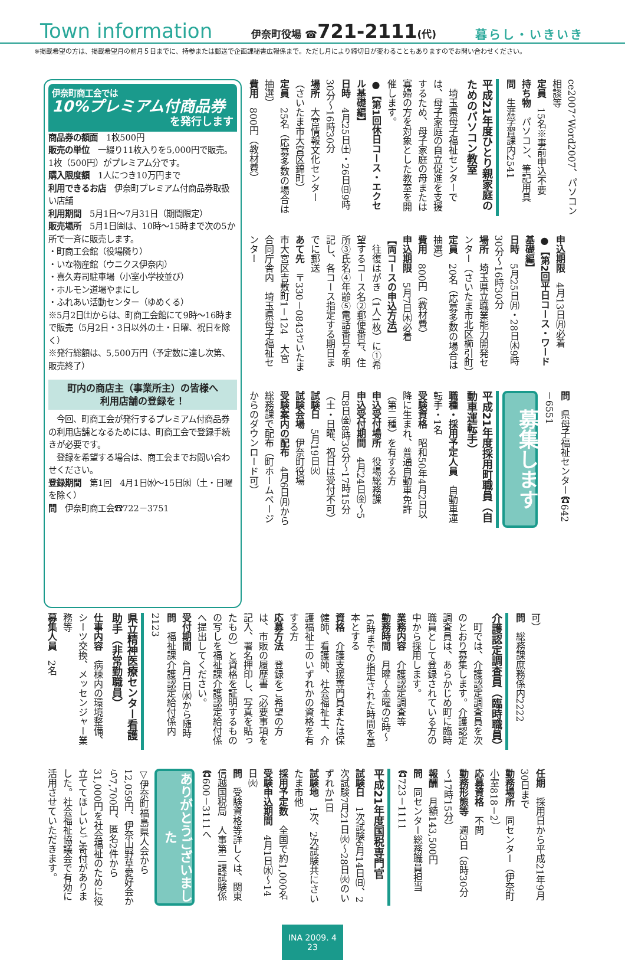Town information 伊奈町役場 ☎721-2111(代) 暮らし・いきいき
※掲載希望の方は、掲載希望月の前月５日までに、持参または郵送で企画課秘書広報係まで。ただし月により締切日が変わることもありますのでお問い合わせください。
ce2007、Word2007、パソコン相談等
定員　15名※事前申込不要
持ち物　パソコン、筆記用具
問　生涯学習課内2541
平成21年度ひとり親家庭のためのパソコン教室
　埼玉県母子福祉センターでは、母子家庭の自立促進を支援するため、母子家庭の母または寡婦の方を対象とした教室を開催します。
●【第1回休日コース・エクセル基礎編】
日時　4月25日㈯・26日㈰9時30分～16時30分
場所　大宮情報文化センター（さいたま市大宮区錦町）
定員　25名（応募多数の場合は抽選）
費用　800円（教材費）
申込期限　4月13日㈪必着
●【第2回平日コース・ワード基礎編】
日時　5月25日㈪・28日㈭9時30分～16時30分
場所　埼玉県立職業能力開発センター（さいたま市北区櫛引町）
定員　20名（応募多数の場合は抽選）
費用　800円（教材費）
申込期限　5月7日㈭必着
【両コースの申込方法】
　往復はがき（1人1枚）に①希望するコース名②郵便番号、住所③氏名④年齢⑤電話番号を明記し、各コース指定する期日までに郵送
あて先　〒330－0843さいたま市大宮区吉敷町1－124　大宮合同庁舎内　埼玉県母子福祉センター
問　県母子福祉センター☎642－6551
募集します
平成21年度採用町職員（自動車運転手）
職種・採用予定人員　自動車運転手・1名
受験資格　昭和50年4月2日以降に生まれ、普通自動車免許（第二種）を有する方
申込受付場所　役場総務課
申込受付期間　4月24日㈮～5月8日㈮8時30分～17時15分（土・日曜、祝日は受付不可）
試験日　5月19日㈫
試験会場　伊奈町役場
受験案内の配布　4月6日㈪から総務課で配布（町ホームページからのダウンロード可）
伊奈町商工会では
10%プレミアム付商品券
を発行します
商品券の額面　1枚500円
販売の単位　一綴り11枚入りを5,000円で販売。1枚（500円）がプレミアム分です。
購入限度額　1人につき10万円まで
利用できるお店　伊奈町プレミアム付商品券取扱い店舗
利用期間　5月1日～7月31日（期間限定）
販売場所　5月1日㈮は、10時～15時まで次の5か所で一斉に販売します。
・町商工会館（役場隣り）
・いな物産館（ウニクス伊奈内）
・喜久寿司駐車場（小室小学校並び）
・ホルモン道場やまにし
・ふれあい活動センター（ゆめくる）
※5月2日㈯からは、町商工会館にて9時～16時まで販売（5月2日・3日以外の土・日曜、祝日を除く）
※発行総額は、5,500万円（予定数に達し次第、販売終了）
町内の商店主（事業所主）の皆様へ
利用店舗の登録を！
　今回、町商工会が発行するプレミアム付商品券の利用店舗となるためには、町商工会で登録手続きが必要です。
　登録を希望する場合は、商工会までお問い合わせください。
登録期間　第1回　4月1日㈬～15日㈬（土・日曜を除く）
問　伊奈町商工会☎722－3751
可）
問　総務課庶務係内2222
介護認定調査員（臨時職員）
　町では、介護認定調査員を次のとおり募集します。介護認定調査員は、あらかじめ町に臨時職員として登録されている方の中から採用します。
業務内容　介護認定調査等
勤務時間　月曜～金曜の9時～16時までの指定された時間を基本とする
資格　介護支援専門員または保健師、看護師、社会福祉士、介護福祉士のいずれかの資格を有する方
応募方法　登録をご希望の方は、市販の履歴書（必要事項を記入、署名押印し、写真を貼ったもの）と資格を証明するものの写しを福祉課介護認定給付係へ提出してください。
受付期間　4月1日㈬から随時
問　福祉課介護認定給付係内2123
県立精神医療センター看護助手（非常勤職員）
仕事内容　病棟内の環境整備、シーツ交換、メッセンジャー業務等
募集人員　2名
任期　採用日から平成21年9月30日まで
勤務場所　同センター（伊奈町小室818－2）
応募資格　不問
勤務形態等　週3日（8時30分～17時15分）
報酬　月額143,500円
問　同センター総務職員担当☎723－1111
平成21年度国税専門官
試験日　1次試験6月14日㈰、2次試験7月21日㈫～28日㈫のいずれか1日
試験地　1次、2次試験共にさいたま市他
採用予定数　全国で約1,000名
受験申込期間　4月1日㈬～14日㈫
問　受験資格等詳しくは、関東信越国税局　人事第二課試験係☎600－3111へ
ありがとうございました
▽伊奈町福島県人会から12,059円、伊奈山野草愛好会から7,700円、匿名2件から31,000円を社会福祉のために役立ててほしいとご寄付がありました。社会福祉協議会で有効に活用させていただきます。
INA 2009. 4 23